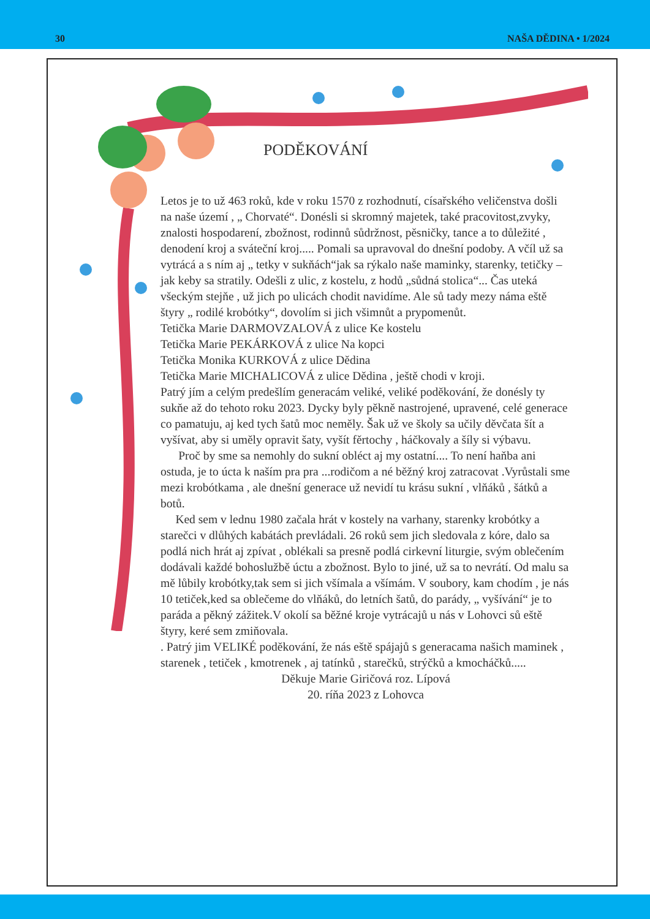30 NAŠA DĚDINA • 1/2024
PODĚKOVÁNÍ
Letos je to už 463 roků, kde v roku 1570 z rozhodnutí, císařského veličenstva došli na naše území , „ Chorvaté“. Donésli si skromný majetek, také pracovitost,zvyky, znalosti hospodarení, zbožnost, rodinnů sůdržnost, pěsničky, tance a to důležité , denodení kroj a sváteční kroj..... Pomali sa upravoval do dnešní podoby. A včíl už sa vytrácá a s ním aj „ tetky v sukňách“jak sa rýkalo naše maminky, starenky, tetičky – jak keby sa stratily. Odešli z ulic, z kostelu, z hodů „sůdná stolica“... Čas uteká všeckým stejňe , už jich po ulicách chodit navidíme. Ale sů tady mezy náma eště štyry „ rodilé krobótky“, dovolím si jich všimnůt a prypomenůt.
Tetička Marie DARMOVZALOVÁ z ulice Ke kostelu
Tetička Marie PEKÁRKOVÁ z ulice Na kopci
Tetička Monika KURKOVÁ z ulice Dědina
Tetička Marie MICHALICOVÁ z ulice Dědina , ještě chodi v kroji.
Patrý jím a celým predešlím generacám veliké, veliké poděkování, že donésly ty sukňe až do tehoto roku 2023. Dycky byly pěkně nastrojené, upravené, celé generace co pamatuju, aj ked tych šatů moc neměly. Šak už ve školy sa učily děvčata šít a vyšívat, aby si uměly opravit šaty, vyšít fěrtochy , háčkovaly a šíly si výbavu.
Proč by sme sa nemohly do sukní obléct aj my ostatní.... To není haňba ani ostuda, je to úcta k naším pra pra ...rodičom a né běžný kroj zatracovat .Vyrůstali sme mezi krobótkama , ale dnešní generace už nevidí tu krásu sukní , vlňáků , šátků a botů.
Ked sem v lednu 1980 začala hrát v kostely na varhany, starenky krobótky a starečci v dlůhých kabátách prevládali. 26 roků sem jich sledovala z kóre, dalo sa podlá nich hrát aj zpívat , oblékali sa presně podlá cirkevní liturgie, svým oblečením dodávali každé bohoslužbě úctu a zbožnost. Bylo to jiné, už sa to nevrátí. Od malu sa mě lůbily krobótky,tak sem si jich všímala a všímám. V soubory, kam chodím , je nás 10 tetiček,ked sa oblečeme do vlňáků, do letních šatů, do parády, „ vyšívání“ je to paráda a pěkný zážitek.V okolí sa běžné kroje vytrácajů u nás v Lohovci sů eště štyry, keré sem zmiňovala.
. Patrý jim VELIKÉ poděkování, že nás eště spájajů s generacama našich maminek , starenek , tetiček , kmotrenek , aj tatínků , starečků, strýčků a kmocháčků.....
Děkuje Marie Giričová roz. Lípová
20. ríňa 2023 z Lohovca